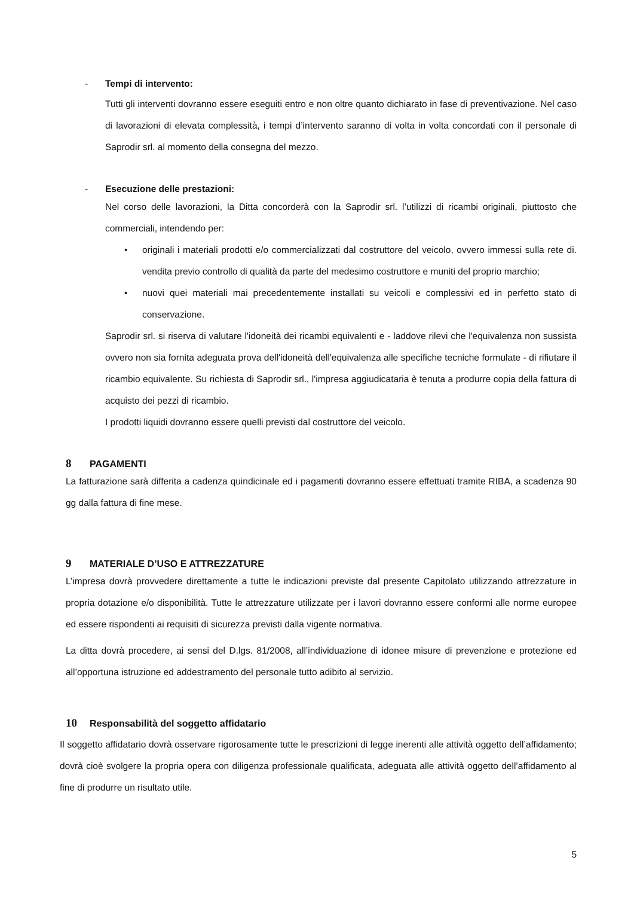- Tempi di intervento:
Tutti gli interventi dovranno essere eseguiti entro e non oltre quanto dichiarato in fase di preventivazione. Nel caso di lavorazioni di elevata complessità, i tempi d’intervento saranno di volta in volta concordati con il personale di Saprodir srl. al momento della consegna del mezzo.
- Esecuzione delle prestazioni:
Nel corso delle lavorazioni, la Ditta concorderà con la Saprodir srl. l’utilizzi di ricambi originali, piuttosto che commerciali, intendendo per:
• originali i materiali prodotti e/o commercializzati dal costruttore del veicolo, ovvero immessi sulla rete di. vendita previo controllo di qualità da parte del medesimo costruttore e muniti del proprio marchio;
• nuovi quei materiali mai precedentemente installati su veicoli e complessivi ed in perfetto stato di conservazione.
Saprodir srl. si riserva di valutare l'idoneità dei ricambi equivalenti e - laddove rilevi che l'equivalenza non sussista ovvero non sia fornita adeguata prova dell'idoneità dell'equivalenza alle specifiche tecniche formulate - di rifiutare il ricambio equivalente. Su richiesta di Saprodir srl., l'impresa aggiudicataria è tenuta a produrre copia della fattura di acquisto dei pezzi di ricambio.
I prodotti liquidi dovranno essere quelli previsti dal costruttore del veicolo.
8 PAGAMENTI
La fatturazione sarà differita a cadenza quindicinale ed i pagamenti dovranno essere effettuati tramite RIBA, a scadenza 90 gg dalla fattura di fine mese.
9 MATERIALE D’USO E ATTREZZATURE
L’impresa dovrà provvedere direttamente a tutte le indicazioni previste dal presente Capitolato utilizzando attrezzature in propria dotazione e/o disponibilità. Tutte le attrezzature utilizzate per i lavori dovranno essere conformi alle norme europee ed essere rispondenti ai requisiti di sicurezza previsti dalla vigente normativa.
La ditta dovrà procedere, ai sensi del D.lgs. 81/2008, all’individuazione di idonee misure di prevenzione e protezione ed all’opportuna istruzione ed addestramento del personale tutto adibito al servizio.
10 Responsabilità del soggetto affidatario
Il soggetto affidatario dovrà osservare rigorosamente tutte le prescrizioni di legge inerenti alle attività oggetto dell’affidamento; dovrà cioè svolgere la propria opera con diligenza professionale qualificata, adeguata alle attività oggetto dell’affidamento al fine di produrre un risultato utile.
5